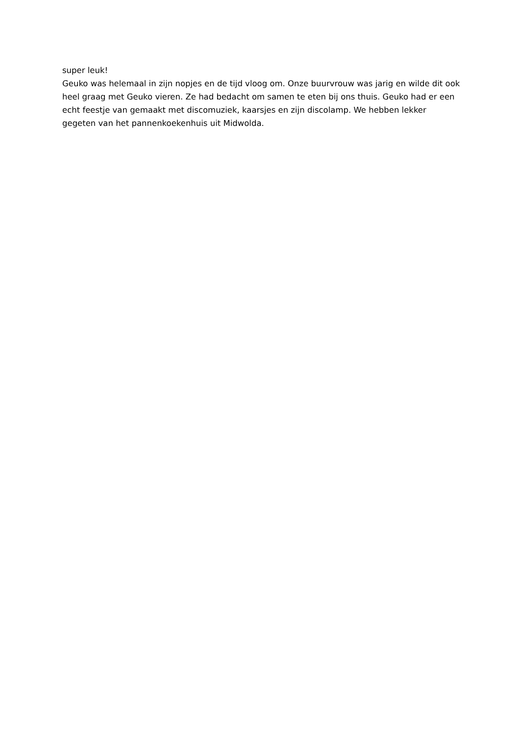super leuk!
Geuko was helemaal in zijn nopjes en de tijd vloog om. Onze buurvrouw was jarig en wilde dit ook heel graag met Geuko vieren. Ze had bedacht om samen te eten bij ons thuis. Geuko had er een echt feestje van gemaakt met discomuziek, kaarsjes en zijn discolamp. We hebben lekker gegeten van het pannenkoekenhuis uit Midwolda.